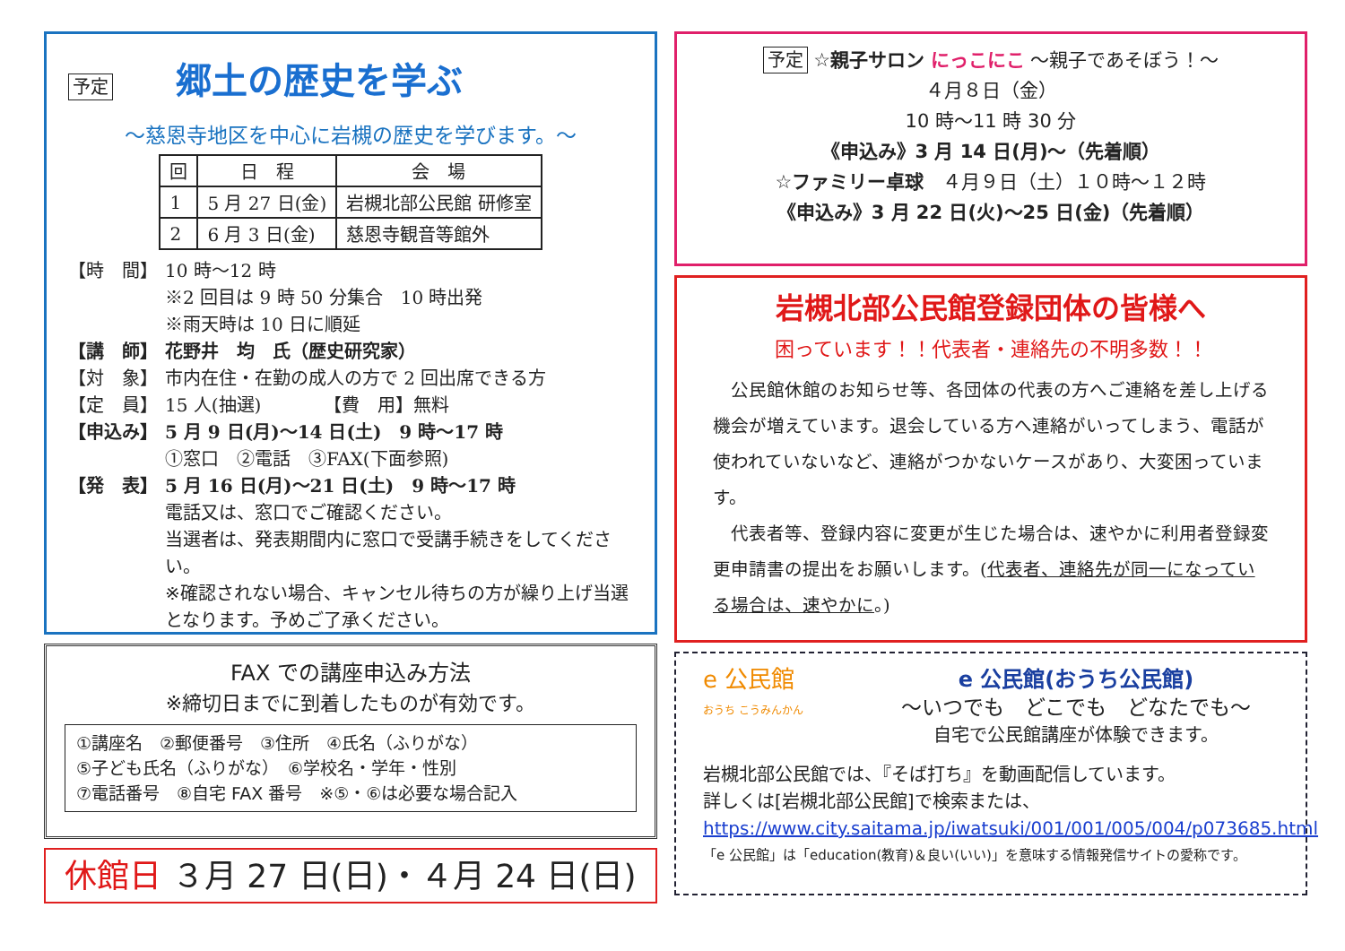予定 郷土の歴史を学ぶ
～慈恩寺地区を中心に岩槻の歴史を学びます。～
| 回 | 日 程 | 会 場 |
| --- | --- | --- |
| 1 | 5 月 27 日(金) | 岩槻北部公民館 研修室 |
| 2 | 6 月 3 日(金) | 慈恩寺観音等館外 |
【時　間】 10 時～12 時
※2 回目は 9 時 50 分集合　10 時出発
※雨天時は 10 日に順延
【講　師】 花野井　均　氏（歴史研究家）
【対　象】 市内在住・在勤の成人の方で 2 回出席できる方
【定　員】 15 人(抽選)　　　　【費　用】無料
【申込み】 5 月 9 日(月)～14 日(土)　9 時～17 時
①窓口　②電話　③FAX(下面参照)
【発　表】 5 月 16 日(月)～21 日(土)　9 時～17 時
電話又は、窓口でご確認ください。
当選者は、発表期間内に窓口で受講手続きをしてください。
※確認されない場合、キャンセル待ちの方が繰り上げ当選となります。予めご了承ください。
FAX での講座申込み方法
※締切日までに到着したものが有効です。
①講座名　②郵便番号　③住所　④氏名（ふりがな）
⑤子ども氏名（ふりがな）　⑥学校名・学年・性別
⑦電話番号　⑧自宅 FAX 番号　※⑤・⑥は必要な場合記入
休館日 ３月 27 日(日)・４月 24 日(日)
予定 ☆親子サロン にっこにこ ～親子であそぼう！～
４月８日（金）
10 時～11 時 30 分
《申込み》3 月 14 日(月)～（先着順）
☆ファミリー卓球　４月９日（土）１０時～１２時
《申込み》3 月 22 日(火)～25 日(金)（先着順）
岩槻北部公民館登録団体の皆様へ
困っています！！代表者・連絡先の不明多数！！
　公民館休館のお知らせ等、各団体の代表の方へご連絡を差し上げる機会が増えています。退会している方へ連絡がいってしまう、電話が使われていないなど、連絡がつかないケースがあり、大変困っています。
　代表者等、登録内容に変更が生じた場合は、速やかに利用者登録変更申請書の提出をお願いします。(代表者、連絡先が同一になっている場合は、速やかに。)
e 公民館
おうち こうみんかん
e 公民館(おうち公民館)
～いつでも　どこでも　どなたでも～
自宅で公民館講座が体験できます。
岩槻北部公民館では、『そば打ち』を動画配信しています。
詳しくは[岩槻北部公民館]で検索または、
https://www.city.saitama.jp/iwatsuki/001/001/005/004/p073685.html
「e 公民館」は「education(教育)＆良い(いい)」を意味する情報発信サイトの愛称です。